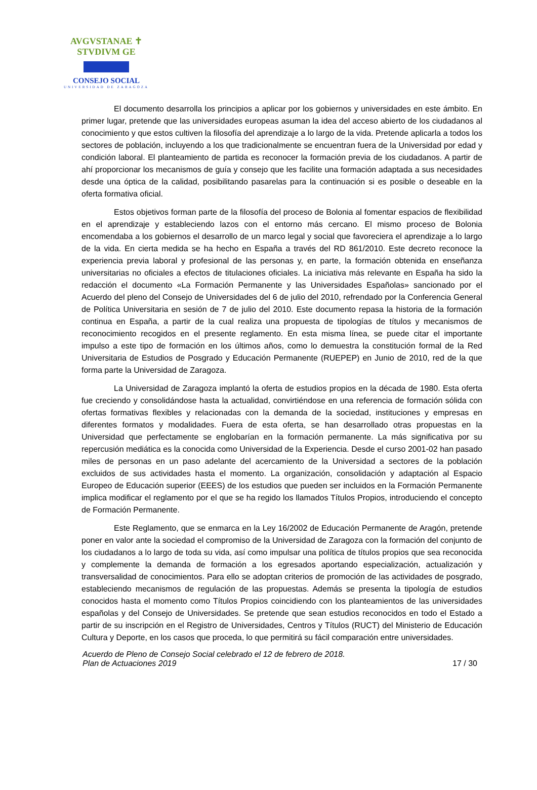AVGVSTANAE ✝ STVDIVM GE
CONSEJO SOCIAL
UNIVERSIDAD DE ZARAGOZA
El documento desarrolla los principios a aplicar por los gobiernos y universidades en este ámbito. En primer lugar, pretende que las universidades europeas asuman la idea del acceso abierto de los ciudadanos al conocimiento y que estos cultiven la filosofía del aprendizaje a lo largo de la vida. Pretende aplicarla a todos los sectores de población, incluyendo a los que tradicionalmente se encuentran fuera de la Universidad por edad y condición laboral. El planteamiento de partida es reconocer la formación previa de los ciudadanos. A partir de ahí proporcionar los mecanismos de guía y consejo que les facilite una formación adaptada a sus necesidades desde una óptica de la calidad, posibilitando pasarelas para la continuación si es posible o deseable en la oferta formativa oficial.
Estos objetivos forman parte de la filosofía del proceso de Bolonia al fomentar espacios de flexibilidad en el aprendizaje y estableciendo lazos con el entorno más cercano. El mismo proceso de Bolonia encomendaba a los gobiernos el desarrollo de un marco legal y social que favoreciera el aprendizaje a lo largo de la vida. En cierta medida se ha hecho en España a través del RD 861/2010. Este decreto reconoce la experiencia previa laboral y profesional de las personas y, en parte, la formación obtenida en enseñanza universitarias no oficiales a efectos de titulaciones oficiales. La iniciativa más relevante en España ha sido la redacción el documento «La Formación Permanente y las Universidades Españolas» sancionado por el Acuerdo del pleno del Consejo de Universidades del 6 de julio del 2010, refrendado por la Conferencia General de Política Universitaria en sesión de 7 de julio del 2010. Este documento repasa la historia de la formación continua en España, a partir de la cual realiza una propuesta de tipologías de títulos y mecanismos de reconocimiento recogidos en el presente reglamento. En esta misma línea, se puede citar el importante impulso a este tipo de formación en los últimos años, como lo demuestra la constitución formal de la Red Universitaria de Estudios de Posgrado y Educación Permanente (RUEPEP) en Junio de 2010, red de la que forma parte la Universidad de Zaragoza.
La Universidad de Zaragoza implantó la oferta de estudios propios en la década de 1980. Esta oferta fue creciendo y consolidándose hasta la actualidad, convirtiéndose en una referencia de formación sólida con ofertas formativas flexibles y relacionadas con la demanda de la sociedad, instituciones y empresas en diferentes formatos y modalidades. Fuera de esta oferta, se han desarrollado otras propuestas en la Universidad que perfectamente se englobarían en la formación permanente. La más significativa por su repercusión mediática es la conocida como Universidad de la Experiencia. Desde el curso 2001-02 han pasado miles de personas en un paso adelante del acercamiento de la Universidad a sectores de la población excluidos de sus actividades hasta el momento. La organización, consolidación y adaptación al Espacio Europeo de Educación superior (EEES) de los estudios que pueden ser incluidos en la Formación Permanente implica modificar el reglamento por el que se ha regido los llamados Títulos Propios, introduciendo el concepto de Formación Permanente.
Este Reglamento, que se enmarca en la Ley 16/2002 de Educación Permanente de Aragón, pretende poner en valor ante la sociedad el compromiso de la Universidad de Zaragoza con la formación del conjunto de los ciudadanos a lo largo de toda su vida, así como impulsar una política de títulos propios que sea reconocida y complemente la demanda de formación a los egresados aportando especialización, actualización y transversalidad de conocimientos. Para ello se adoptan criterios de promoción de las actividades de posgrado, estableciendo mecanismos de regulación de las propuestas. Además se presenta la tipología de estudios conocidos hasta el momento como Títulos Propios coincidiendo con los planteamientos de las universidades españolas y del Consejo de Universidades. Se pretende que sean estudios reconocidos en todo el Estado a partir de su inscripción en el Registro de Universidades, Centros y Títulos (RUCT) del Ministerio de Educación Cultura y Deporte, en los casos que proceda, lo que permitirá su fácil comparación entre universidades.
Acuerdo de Pleno de Consejo Social celebrado el 12 de febrero de 2018.
Plan de Actuaciones 2019 17 / 30